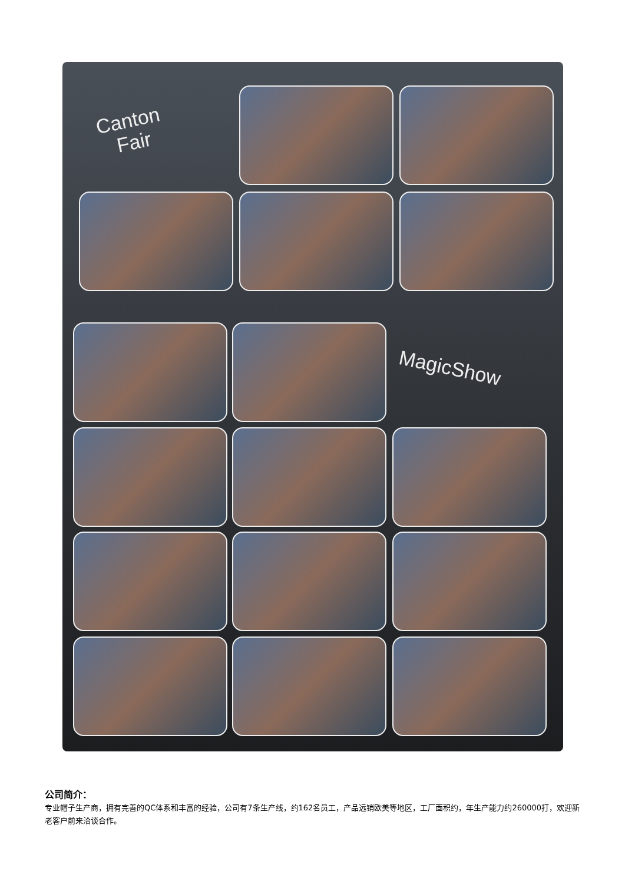Canton
Fair
MagicShow
公司简介：
专业帽子生产商，拥有完善的QC体系和丰富的经验，公司有7条生产线，约162名员工，产品远销欧美等地区，工厂面积约，年生产能力约260000打，欢迎新老客户前来洽谈合作。